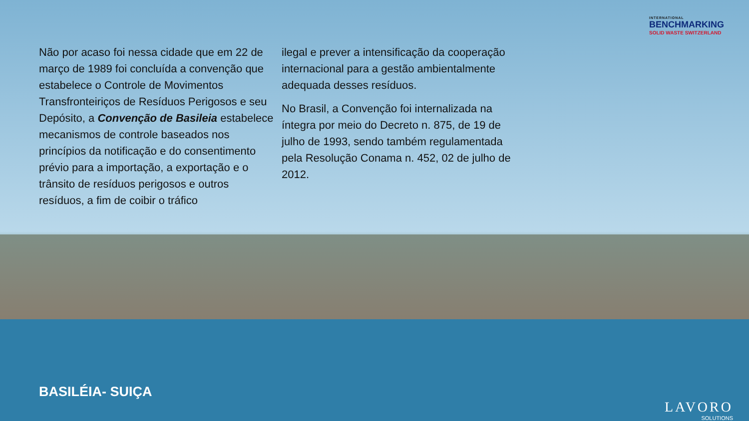INTERNATIONAL
BENCHMARKING
SOLID WASTE SWITZERLAND
Não por acaso foi nessa cidade que em 22 de março de 1989 foi concluída a convenção que estabelece o Controle de Movimentos Transfronteiriços de Resíduos Perigosos e seu Depósito, a Convenção de Basileia estabelece mecanismos de controle baseados nos princípios da notificação e do consentimento prévio para a importação, a exportação e o trânsito de resíduos perigosos e outros resíduos, a fim de coibir o tráfico
ilegal e prever a intensificação da cooperação internacional para a gestão ambientalmente adequada desses resíduos.
No Brasil, a Convenção foi internalizada na íntegra por meio do Decreto n. 875, de 19 de julho de 1993, sendo também regulamentada pela Resolução Conama n. 452, 02 de julho de 2012.
BASILÉIA- SUIÇA
LAVORO
SOLUTIONS